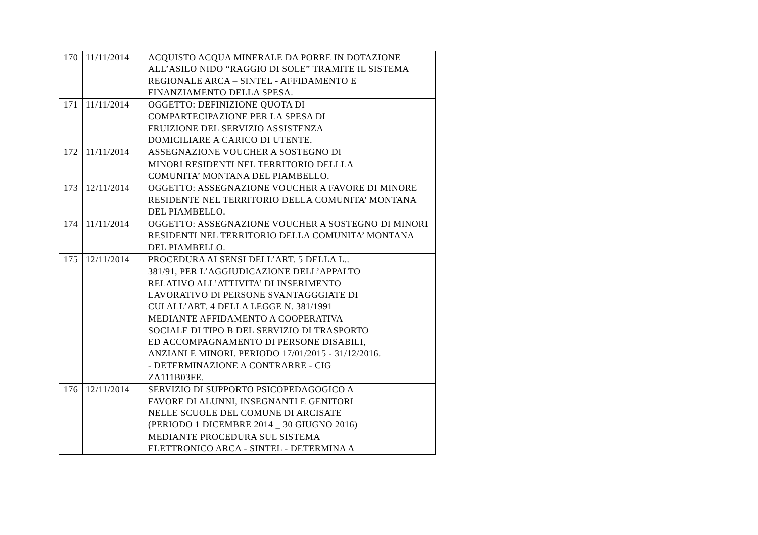| 170 | 11/11/2014 | ACQUISTO ACQUA MINERALE DA PORRE IN DOTAZIONE ALL’ASILO NIDO “RAGGIO DI SOLE” TRAMITE IL SISTEMA REGIONALE ARCA – SINTEL - AFFIDAMENTO E FINANZIAMENTO DELLA SPESA. |
| 171 | 11/11/2014 | OGGETTO: DEFINIZIONE QUOTA DI COMPARTECIPAZIONE PER LA SPESA DI FRUIZIONE DEL SERVIZIO ASSISTENZA DOMICILIARE A CARICO DI UTENTE. |
| 172 | 11/11/2014 | ASSEGNAZIONE VOUCHER A SOSTEGNO DI MINORI RESIDENTI NEL TERRITORIO DELLLA COMUNITA’ MONTANA DEL PIAMBELLO. |
| 173 | 12/11/2014 | OGGETTO: ASSEGNAZIONE VOUCHER A FAVORE DI MINORE RESIDENTE NEL TERRITORIO DELLA COMUNITA’ MONTANA DEL PIAMBELLO. |
| 174 | 11/11/2014 | OGGETTO: ASSEGNAZIONE VOUCHER A SOSTEGNO DI MINORI RESIDENTI NEL TERRITORIO DELLA COMUNITA’ MONTANA DEL PIAMBELLO. |
| 175 | 12/11/2014 | PROCEDURA AI SENSI DELL’ART. 5 DELLA L.. 381/91, PER L’AGGIUDICAZIONE DELL’APPALTO RELATIVO ALL’ATTIVITA’ DI INSERIMENTO LAVORATIVO DI PERSONE SVANTAGGGIATE DI CUI ALL’ART. 4 DELLA LEGGE N. 381/1991 MEDIANTE AFFIDAMENTO A COOPERATIVA SOCIALE DI TIPO B DEL SERVIZIO DI TRASPORTO ED ACCOMPAGNAMENTO DI PERSONE DISABILI, ANZIANI E MINORI. PERIODO 17/01/2015 - 31/12/2016. - DETERMINAZIONE A CONTRARRE - CIG ZA111B03FE. |
| 176 | 12/11/2014 | SERVIZIO DI SUPPORTO PSICOPEDAGOGICO A FAVORE DI ALUNNI, INSEGNANTI E GENITORI NELLE SCUOLE DEL COMUNE DI ARCISATE (PERIODO 1 DICEMBRE 2014 _ 30 GIUGNO 2016) MEDIANTE PROCEDURA SUL SISTEMA ELETTRONICO ARCA - SINTEL - DETERMINA A |